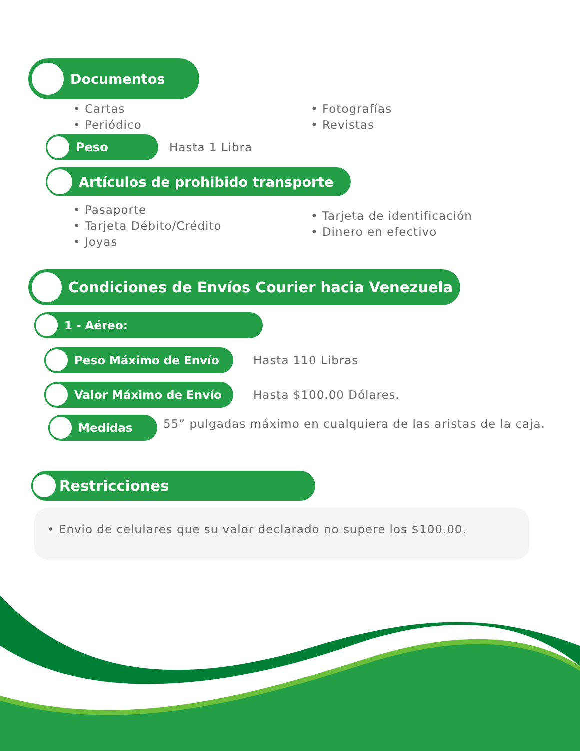Documentos
• Cartas
• Periódico
• Fotografías
• Revistas
Peso
Hasta 1 Libra
Artículos de prohibido transporte
• Pasaporte
• Tarjeta Débito/Crédito
• Joyas
• Tarjeta de identificación
• Dinero en efectivo
Condiciones de Envíos Courier hacia Venezuela
1 - Aéreo:
Peso Máximo de Envío
Hasta 110 Libras
Valor Máximo de Envío
Hasta $100.00 Dólares.
Medidas
55” pulgadas máximo en cualquiera de las aristas de la caja.
Restricciones
• Envio de celulares que su valor declarado no supere los $100.00.